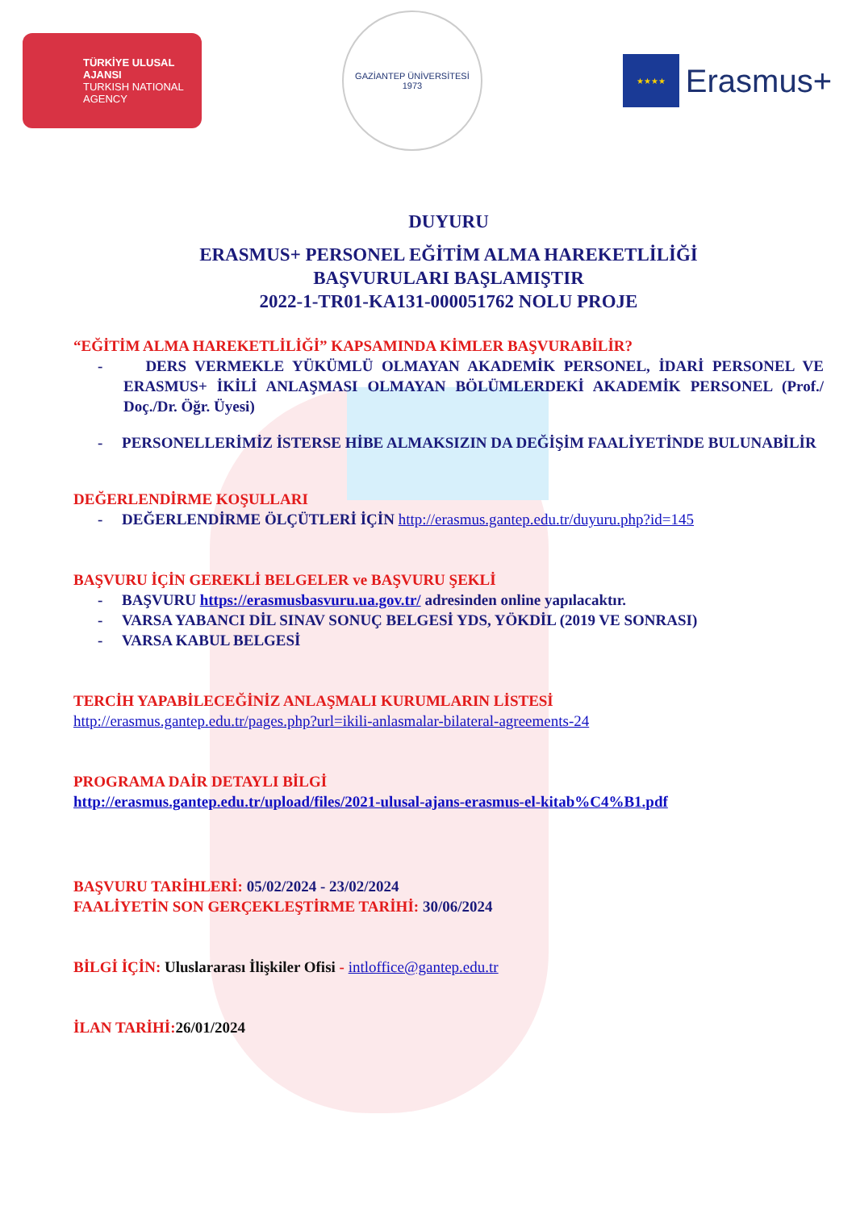TÜRKİYE ULUSAL AJANSI
TURKISH NATIONAL AGENCY
GAZİANTEP ÜNİVERSİTESİ
1973
★★★★
Erasmus+
DUYURU
ERASMUS+ PERSONEL EĞİTİM ALMA HAREKETLİLİĞİ
BAŞVURULARI BAŞLAMIŞTIR
2022-1-TR01-KA131-000051762 NOLU PROJE
“EĞİTİM ALMA HAREKETLİLİĞİ” KAPSAMINDA KİMLER BAŞVURABİLİR?
- DERS VERMEKLE YÜKÜMLÜ OLMAYAN AKADEMİK PERSONEL, İDARİ PERSONEL VE ERASMUS+ İKİLİ ANLAŞMASI OLMAYAN BÖLÜMLERDEKİ AKADEMİK PERSONEL (Prof./ Doç./Dr. Öğr. Üyesi)
- PERSONELLERİMİZ İSTERSE HİBE ALMAKSIZIN DA DEĞİŞİM FAALİYETİNDE BULUNABİLİR
DEĞERLENDİRME KOŞULLARI
- DEĞERLENDİRME ÖLÇÜTLERİ İÇİN http://erasmus.gantep.edu.tr/duyuru.php?id=145
BAŞVURU İÇİN GEREKLİ BELGELER ve BAŞVURU ŞEKLİ
- BAŞVURU https://erasmusbasvuru.ua.gov.tr/ adresinden online yapılacaktır.
- VARSA YABANCI DİL SINAV SONUÇ BELGESİ YDS, YÖKDİL (2019 VE SONRASI)
- VARSA KABUL BELGESİ
TERCİH YAPABİLECEĞİNİZ ANLAŞMALI KURUMLARIN LİSTESİ
http://erasmus.gantep.edu.tr/pages.php?url=ikili-anlasmalar-bilateral-agreements-24
PROGRAMA DAİR DETAYLI BİLGİ
http://erasmus.gantep.edu.tr/upload/files/2021-ulusal-ajans-erasmus-el-kitab%C4%B1.pdf
BAŞVURU TARİHLERİ: 05/02/2024 - 23/02/2024
FAALİYETİN SON GERÇEKLEŞTİRME TARİHİ: 30/06/2024
BİLGİ İÇİN: Uluslararası İlişkiler Ofisi - intloffice@gantep.edu.tr
İLAN TARİHİ: 26/01/2024